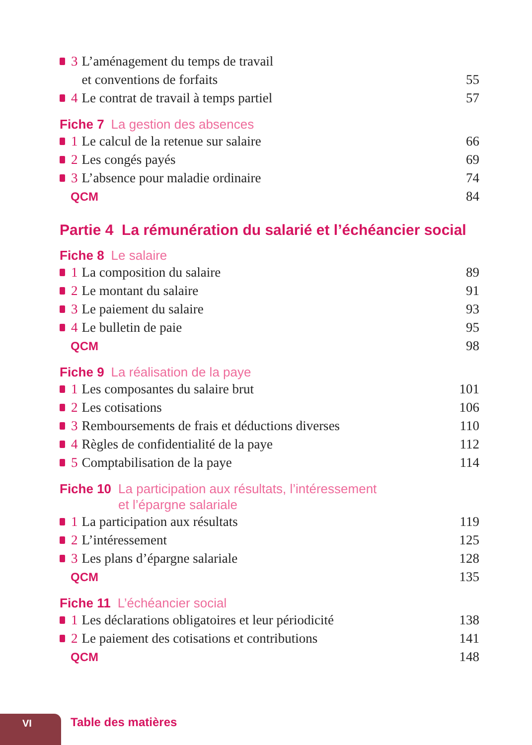3 L’aménagement du temps de travail
et conventions de forfaits 55
4 Le contrat de travail à temps partiel 57
Fiche 7 La gestion des absences
1 Le calcul de la retenue sur salaire 66
2 Les congés payés 69
3 L’absence pour maladie ordinaire 74
QCM 84
Partie 4 La rémunération du salarié et l’échéancier social
Fiche 8 Le salaire
1 La composition du salaire 89
2 Le montant du salaire 91
3 Le paiement du salaire 93
4 Le bulletin de paie 95
QCM 98
Fiche 9 La réalisation de la paye
1 Les composantes du salaire brut 101
2 Les cotisations 106
3 Remboursements de frais et déductions diverses 110
4 Règles de confidentialité de la paye 112
5 Comptabilisation de la paye 114
Fiche 10 La participation aux résultats, l’intéressement
et l’épargne salariale
1 La participation aux résultats 119
2 L’intéressement 125
3 Les plans d’épargne salariale 128
QCM 135
Fiche 11 L’échéancier social
1 Les déclarations obligatoires et leur périodicité 138
2 Le paiement des cotisations et contributions 141
QCM 148
VI Table des matières